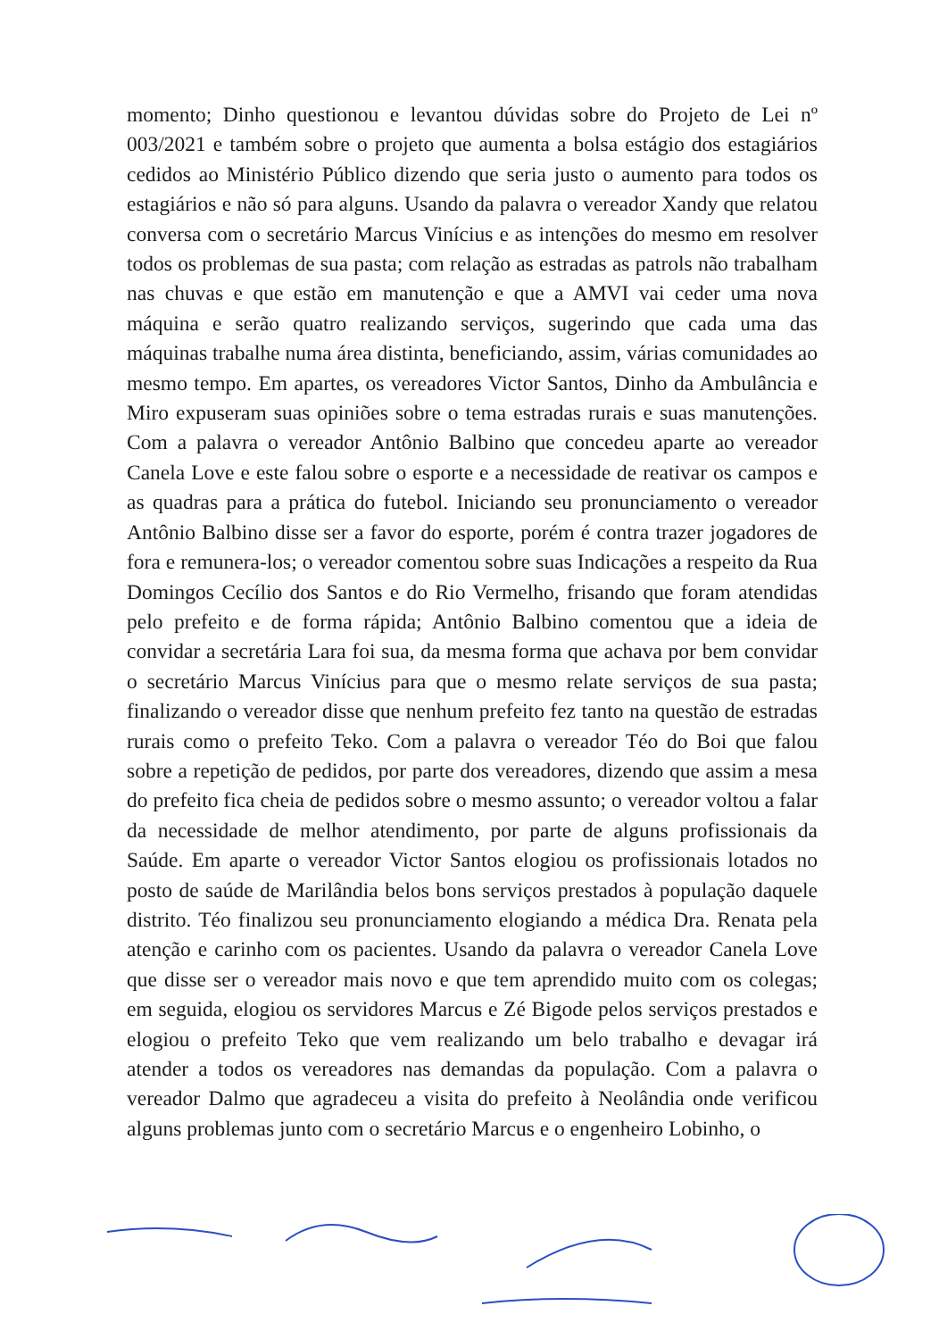momento; Dinho questionou e levantou dúvidas sobre do Projeto de Lei nº 003/2021 e também sobre o projeto que aumenta a bolsa estágio dos estagiários cedidos ao Ministério Público dizendo que seria justo o aumento para todos os estagiários e não só para alguns. Usando da palavra o vereador Xandy que relatou conversa com o secretário Marcus Vinícius e as intenções do mesmo em resolver todos os problemas de sua pasta; com relação as estradas as patrols não trabalham nas chuvas e que estão em manutenção e que a AMVI vai ceder uma nova máquina e serão quatro realizando serviços, sugerindo que cada uma das máquinas trabalhe numa área distinta, beneficiando, assim, várias comunidades ao mesmo tempo. Em apartes, os vereadores Victor Santos, Dinho da Ambulância e Miro expuseram suas opiniões sobre o tema estradas rurais e suas manutenções. Com a palavra o vereador Antônio Balbino que concedeu aparte ao vereador Canela Love e este falou sobre o esporte e a necessidade de reativar os campos e as quadras para a prática do futebol. Iniciando seu pronunciamento o vereador Antônio Balbino disse ser a favor do esporte, porém é contra trazer jogadores de fora e remunera-los; o vereador comentou sobre suas Indicações a respeito da Rua Domingos Cecílio dos Santos e do Rio Vermelho, frisando que foram atendidas pelo prefeito e de forma rápida; Antônio Balbino comentou que a ideia de convidar a secretária Lara foi sua, da mesma forma que achava por bem convidar o secretário Marcus Vinícius para que o mesmo relate serviços de sua pasta; finalizando o vereador disse que nenhum prefeito fez tanto na questão de estradas rurais como o prefeito Teko. Com a palavra o vereador Téo do Boi que falou sobre a repetição de pedidos, por parte dos vereadores, dizendo que assim a mesa do prefeito fica cheia de pedidos sobre o mesmo assunto; o vereador voltou a falar da necessidade de melhor atendimento, por parte de alguns profissionais da Saúde. Em aparte o vereador Victor Santos elogiou os profissionais lotados no posto de saúde de Marilândia belos bons serviços prestados à população daquele distrito. Téo finalizou seu pronunciamento elogiando a médica Dra. Renata pela atenção e carinho com os pacientes. Usando da palavra o vereador Canela Love que disse ser o vereador mais novo e que tem aprendido muito com os colegas; em seguida, elogiou os servidores Marcus e Zé Bigode pelos serviços prestados e elogiou o prefeito Teko que vem realizando um belo trabalho e devagar irá atender a todos os vereadores nas demandas da população. Com a palavra o vereador Dalmo que agradeceu a visita do prefeito à Neolândia onde verificou alguns problemas junto com o secretário Marcus e o engenheiro Lobinho, o